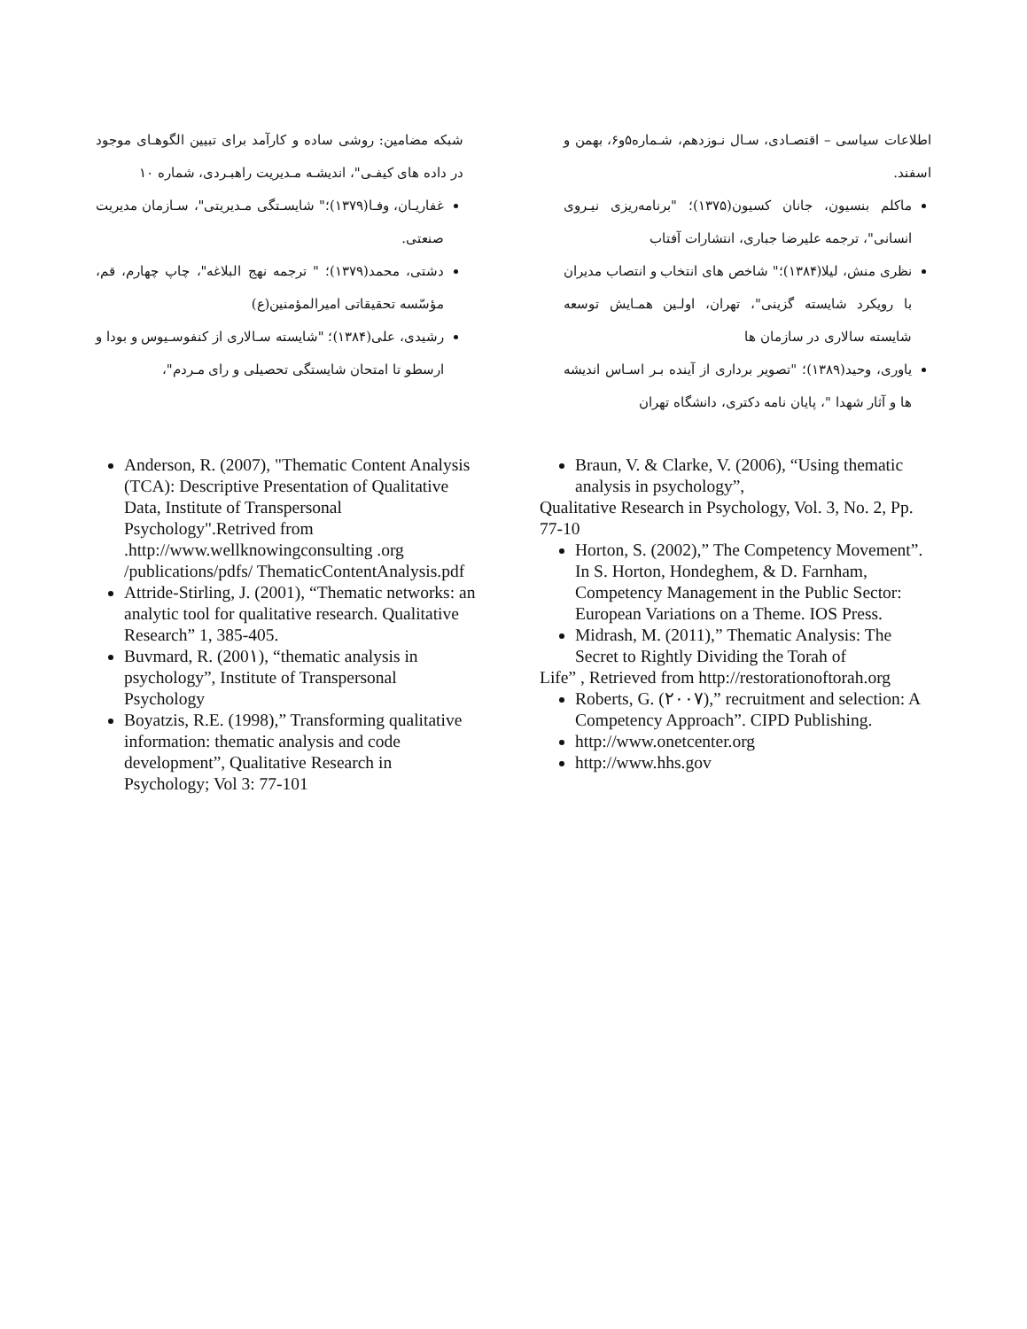شبکه مضامین: روشی ساده و کارآمد برای تبیین الگوهـای موجود در داده های کیفـی"، اندیشـه مـدیریت راهبـردی، شماره ۱۰
غفاریـان، وفـا(۱۳۷۹)؛" شایسـتگی مـدیریتی"، سـازمان مدیریت صنعتی.
دشتی، محمد(۱۳۷۹)؛ " ترجمه نهج البلاغه"، چاپ چهارم، قم، مؤسّسه تحقیقاتی امیرالمؤمنین(ع)
رشیدی، علی(۱۳۸۴)؛ "شایسته سـالاری از کنفوسـیوس و بودا و ارسطو تا امتحان شایستگی تحصیلی و رای مـردم"،
اطلاعات سیاسی – اقتصـادی، سـال نـوزدهم، شـماره۵و۶، بهمن و اسفند.
ماکلم بنسیون، جانان کسیون(۱۳۷۵)؛ "برنامه‌ریزی نیـروی انسانی"، ترجمه علیرضا جباری، انتشارات آفتاب
نظری منش، لیلا(۱۳۸۴)؛" شاخص های انتخاب و انتصاب مدیران با رویکرد شایسته گزینی"، تهران، اولـین همـایش توسعه شایسته سالاری در سازمان ها
یاوری، وحید(۱۳۸۹)؛ "تصویر برداری از آینده بـر اسـاس اندیشه ها و آثار شهدا "، پایان نامه دکتری، دانشگاه تهران
Anderson, R. (2007), "Thematic Content Analysis (TCA): Descriptive Presentation of Qualitative Data, Institute of Transpersonal Psychology".Retrived from .http://www.wellknowingconsulting .org /publications/pdfs/ ThematicContentAnalysis.pdf
Attride-Stirling, J. (2001), “Thematic networks: an analytic tool for qualitative research. Qualitative Research” 1, 385-405.
Buvmard, R. (200١), “thematic analysis in psychology”, Institute of Transpersonal Psychology
Boyatzis, R.E. (1998),” Transforming qualitative information: thematic analysis and code development”, Qualitative Research in Psychology; Vol 3: 77-101
Braun, V. & Clarke, V. (2006), “Using thematic analysis in psychology”,
Qualitative Research in Psychology, Vol. 3, No. 2, Pp. 77-10
Horton, S. (2002),” The Competency Movement”. In S. Horton, Hondeghem, & D. Farnham, Competency Management in the Public Sector: European Variations on a Theme. IOS Press.
Midrash, M. (2011),” Thematic Analysis: The Secret to Rightly Dividing the Torah of
Life” , Retrieved from http://restorationoftorah.org
Roberts, G. (۲۰۰۷),” recruitment and selection: A Competency Approach”. CIPD Publishing.
http://www.onetcenter.org
http://www.hhs.gov